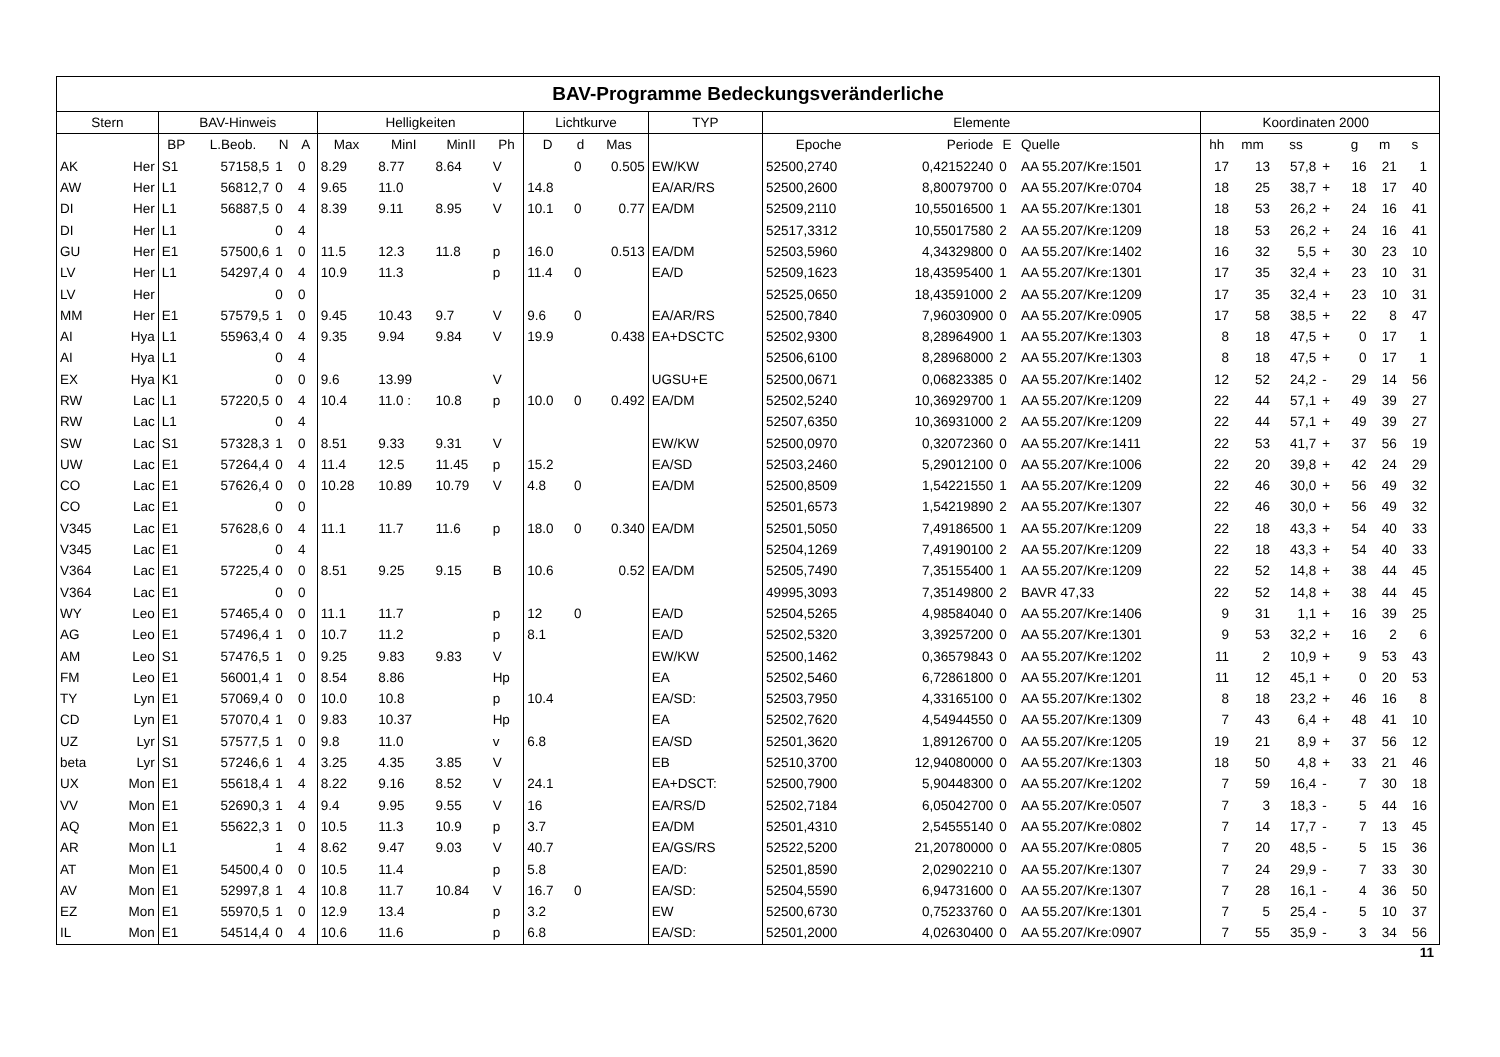| BAV-Programme Bedeckungsveränderliche | | | | | | | | | | | | | | | | | | | | | | | | | |
| --- | --- | --- | --- | --- | --- | --- | --- | --- | --- | --- | --- | --- | --- | --- | --- | --- | --- | --- | --- | --- | --- | --- | --- | --- | --- |
| Stern | | BAV-Hinweis | | | | Helligkeiten | | | | Lichtkurve | | | TYP | Elemente | | | | Koordinaten 2000 | | | | | | | |
| | | BP | L.Beob. | N | A | Max | MinI | MinII | Ph | D | d | Mas | | Epoche | Periode | E | Quelle | hh | mm | ss | | g | m | s | |
| AK | Her | S1 | 57158,5 | 1 | 0 | 8.29 | 8.77 | 8.64 | V | | 0 | 0.505 | EW/KW | 52500,2740 | 0,42152240 | 0 | AA 55.207/Kre:1501 | 17 | 13 | 57,8 | + | 16 | 21 | 1 | |
| AW | Her | L1 | 56812,7 | 0 | 4 | 9.65 | 11.0 | | V | 14.8 | | | EA/AR/RS | 52500,2600 | 8,80079700 | 0 | AA 55.207/Kre:0704 | 18 | 25 | 38,7 | + | 18 | 17 | 40 | |
| DI | Her | L1 | 56887,5 | 0 | 4 | 8.39 | 9.11 | 8.95 | V | 10.1 | 0 | 0.77 | EA/DM | 52509,2110 | 10,55016500 | 1 | AA 55.207/Kre:1301 | 18 | 53 | 26,2 | + | 24 | 16 | 41 | |
| DI | Her | L1 | | 0 | 4 | | | | | | | | | 52517,3312 | 10,55017580 | 2 | AA 55.207/Kre:1209 | 18 | 53 | 26,2 | + | 24 | 16 | 41 | |
| GU | Her | E1 | 57500,6 | 1 | 0 | 11.5 | 12.3 | 11.8 | p | 16.0 | | 0.513 | EA/DM | 52503,5960 | 4,34329800 | 0 | AA 55.207/Kre:1402 | 16 | 32 | 5,5 | + | 30 | 23 | 10 | |
| LV | Her | L1 | 54297,4 | 0 | 4 | 10.9 | 11.3 | | p | 11.4 | 0 | | EA/D | 52509,1623 | 18,43595400 | 1 | AA 55.207/Kre:1301 | 17 | 35 | 32,4 | + | 23 | 10 | 31 | |
| LV | Her | | | 0 | 0 | | | | | | | | | 52525,0650 | 18,43591000 | 2 | AA 55.207/Kre:1209 | 17 | 35 | 32,4 | + | 23 | 10 | 31 | |
| MM | Her | E1 | 57579,5 | 1 | 0 | 9.45 | 10.43 | 9.7 | V | 9.6 | 0 | | EA/AR/RS | 52500,7840 | 7,96030900 | 0 | AA 55.207/Kre:0905 | 17 | 58 | 38,5 | + | 22 | 8 | 47 | |
| AI | Hya | L1 | 55963,4 | 0 | 4 | 9.35 | 9.94 | 9.84 | V | 19.9 | | 0.438 | EA+DSCTC | 52502,9300 | 8,28964900 | 1 | AA 55.207/Kre:1303 | 8 | 18 | 47,5 | + | 0 | 17 | 1 | |
| AI | Hya | L1 | | 0 | 4 | | | | | | | | | 52506,6100 | 8,28968000 | 2 | AA 55.207/Kre:1303 | 8 | 18 | 47,5 | + | 0 | 17 | 1 | |
| EX | Hya | K1 | | 0 | 0 | 9.6 | 13.99 | | V | | | | UGSU+E | 52500,0671 | 0,06823385 | 0 | AA 55.207/Kre:1402 | 12 | 52 | 24,2 | - | 29 | 14 | 56 | |
| RW | Lac | L1 | 57220,5 | 0 | 4 | 10.4 | 11.0 : | 10.8 | p | 10.0 | 0 | 0.492 | EA/DM | 52502,5240 | 10,36929700 | 1 | AA 55.207/Kre:1209 | 22 | 44 | 57,1 | + | 49 | 39 | 27 | |
| RW | Lac | L1 | | 0 | 4 | | | | | | | | | 52507,6350 | 10,36931000 | 2 | AA 55.207/Kre:1209 | 22 | 44 | 57,1 | + | 49 | 39 | 27 | |
| SW | Lac | S1 | 57328,3 | 1 | 0 | 8.51 | 9.33 | 9.31 | V | | | | EW/KW | 52500,0970 | 0,32072360 | 0 | AA 55.207/Kre:1411 | 22 | 53 | 41,7 | + | 37 | 56 | 19 | |
| UW | Lac | E1 | 57264,4 | 0 | 4 | 11.4 | 12.5 | 11.45 | p | 15.2 | | | EA/SD | 52503,2460 | 5,29012100 | 0 | AA 55.207/Kre:1006 | 22 | 20 | 39,8 | + | 42 | 24 | 29 | |
| CO | Lac | E1 | 57626,4 | 0 | 0 | 10.28 | 10.89 | 10.79 | V | 4.8 | 0 | | EA/DM | 52500,8509 | 1,54221550 | 1 | AA 55.207/Kre:1209 | 22 | 46 | 30,0 | + | 56 | 49 | 32 | |
| CO | Lac | E1 | | 0 | 0 | | | | | | | | | 52501,6573 | 1,54219890 | 2 | AA 55.207/Kre:1307 | 22 | 46 | 30,0 | + | 56 | 49 | 32 | |
| V345 | Lac | E1 | 57628,6 | 0 | 4 | 11.1 | 11.7 | 11.6 | p | 18.0 | 0 | 0.340 | EA/DM | 52501,5050 | 7,49186500 | 1 | AA 55.207/Kre:1209 | 22 | 18 | 43,3 | + | 54 | 40 | 33 | |
| V345 | Lac | E1 | | 0 | 4 | | | | | | | | | 52504,1269 | 7,49190100 | 2 | AA 55.207/Kre:1209 | 22 | 18 | 43,3 | + | 54 | 40 | 33 | |
| V364 | Lac | E1 | 57225,4 | 0 | 0 | 8.51 | 9.25 | 9.15 | B | 10.6 | | 0.52 | EA/DM | 52505,7490 | 7,35155400 | 1 | AA 55.207/Kre:1209 | 22 | 52 | 14,8 | + | 38 | 44 | 45 | |
| V364 | Lac | E1 | | 0 | 0 | | | | | | | | | 49995,3093 | 7,35149800 | 2 | BAVR 47,33 | 22 | 52 | 14,8 | + | 38 | 44 | 45 | |
| WY | Leo | E1 | 57465,4 | 0 | 0 | 11.1 | 11.7 | | p | 12 | 0 | | EA/D | 52504,5265 | 4,98584040 | 0 | AA 55.207/Kre:1406 | 9 | 31 | 1,1 | + | 16 | 39 | 25 | |
| AG | Leo | E1 | 57496,4 | 1 | 0 | 10.7 | 11.2 | | p | 8.1 | | | EA/D | 52502,5320 | 3,39257200 | 0 | AA 55.207/Kre:1301 | 9 | 53 | 32,2 | + | 16 | 2 | 6 | |
| AM | Leo | S1 | 57476,5 | 1 | 0 | 9.25 | 9.83 | 9.83 | V | | | | EW/KW | 52500,1462 | 0,36579843 | 0 | AA 55.207/Kre:1202 | 11 | 2 | 10,9 | + | 9 | 53 | 43 | |
| FM | Leo | E1 | 56001,4 | 1 | 0 | 8.54 | 8.86 | | Hp | | | | EA | 52502,5460 | 6,72861800 | 0 | AA 55.207/Kre:1201 | 11 | 12 | 45,1 | + | 0 | 20 | 53 | |
| TY | Lyn | E1 | 57069,4 | 0 | 0 | 10.0 | 10.8 | | p | 10.4 | | | EA/SD: | 52503,7950 | 4,33165100 | 0 | AA 55.207/Kre:1302 | 8 | 18 | 23,2 | + | 46 | 16 | 8 | |
| CD | Lyn | E1 | 57070,4 | 1 | 0 | 9.83 | 10.37 | | Hp | | | | EA | 52502,7620 | 4,54944550 | 0 | AA 55.207/Kre:1309 | 7 | 43 | 6,4 | + | 48 | 41 | 10 | |
| UZ | Lyr | S1 | 57577,5 | 1 | 0 | 9.8 | 11.0 | | v | 6.8 | | | EA/SD | 52501,3620 | 1,89126700 | 0 | AA 55.207/Kre:1205 | 19 | 21 | 8,9 | + | 37 | 56 | 12 | |
| beta | Lyr | S1 | 57246,6 | 1 | 4 | 3.25 | 4.35 | 3.85 | V | | | | EB | 52510,3700 | 12,94080000 | 0 | AA 55.207/Kre:1303 | 18 | 50 | 4,8 | + | 33 | 21 | 46 | |
| UX | Mon | E1 | 55618,4 | 1 | 4 | 8.22 | 9.16 | 8.52 | V | 24.1 | | | EA+DSCT: | 52500,7900 | 5,90448300 | 0 | AA 55.207/Kre:1202 | 7 | 59 | 16,4 | - | 7 | 30 | 18 | |
| VV | Mon | E1 | 52690,3 | 1 | 4 | 9.4 | 9.95 | 9.55 | V | 16 | | | EA/RS/D | 52502,7184 | 6,05042700 | 0 | AA 55.207/Kre:0507 | 7 | 3 | 18,3 | - | 5 | 44 | 16 | |
| AQ | Mon | E1 | 55622,3 | 1 | 0 | 10.5 | 11.3 | 10.9 | p | 3.7 | | | EA/DM | 52501,4310 | 2,54555140 | 0 | AA 55.207/Kre:0802 | 7 | 14 | 17,7 | - | 7 | 13 | 45 | |
| AR | Mon | L1 | | 1 | 4 | 8.62 | 9.47 | 9.03 | V | 40.7 | | | EA/GS/RS | 52522,5200 | 21,20780000 | 0 | AA 55.207/Kre:0805 | 7 | 20 | 48,5 | - | 5 | 15 | 36 | |
| AT | Mon | E1 | 54500,4 | 0 | 0 | 10.5 | 11.4 | | p | 5.8 | | | EA/D: | 52501,8590 | 2,02902210 | 0 | AA 55.207/Kre:1307 | 7 | 24 | 29,9 | - | 7 | 33 | 30 | |
| AV | Mon | E1 | 52997,8 | 1 | 4 | 10.8 | 11.7 | 10.84 | V | 16.7 | 0 | | EA/SD: | 52504,5590 | 6,94731600 | 0 | AA 55.207/Kre:1307 | 7 | 28 | 16,1 | - | 4 | 36 | 50 | |
| EZ | Mon | E1 | 55970,5 | 1 | 0 | 12.9 | 13.4 | | p | 3.2 | | | EW | 52500,6730 | 0,75233760 | 0 | AA 55.207/Kre:1301 | 7 | 5 | 25,4 | - | 5 | 10 | 37 | |
| IL | Mon | E1 | 54514,4 | 0 | 4 | 10.6 | 11.6 | | p | 6.8 | | | EA/SD: | 52501,2000 | 4,02630400 | 0 | AA 55.207/Kre:0907 | 7 | 55 | 35,9 | - | 3 | 34 | 56 | |
11